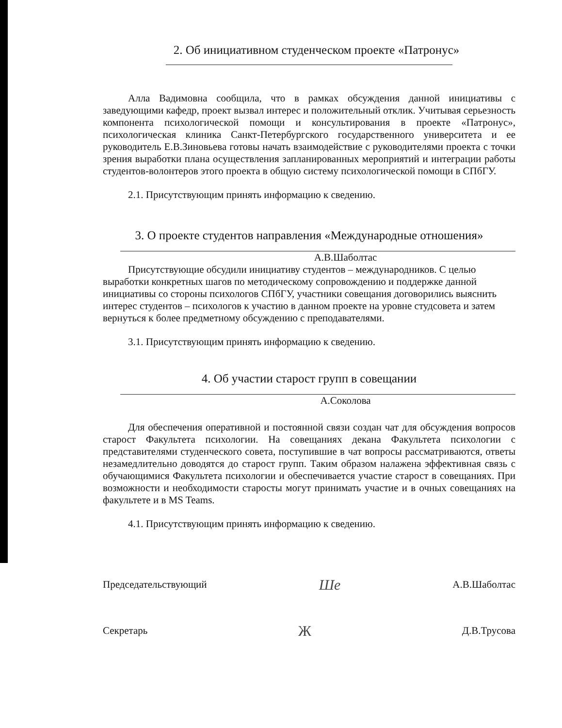2. Об инициативном студенческом проекте «Патронус»
Алла Вадимовна сообщила, что в рамках обсуждения данной инициативы с заведующими кафедр, проект вызвал интерес и положительный отклик. Учитывая серьезность компонента психологической помощи и консультирования в проекте «Патронус», психологическая клиника Санкт-Петербургского государственного университета и ее руководитель Е.В.Зиновьева готовы начать взаимодействие с руководителями проекта с точки зрения выработки плана осуществления запланированных мероприятий и интеграции работы студентов-волонтеров этого проекта в общую систему психологической помощи в СПбГУ.
2.1. Присутствующим принять информацию к сведению.
3. О проекте студентов направления «Международные отношения»
А.В.Шаболтас
Присутствующие обсудили инициативу студентов – международников. С целью выработки конкретных шагов по методическому сопровождению и поддержке данной инициативы со стороны психологов СПбГУ, участники совещания договорились выяснить интерес студентов – психологов к участию в данном проекте на уровне студсовета и затем вернуться к более предметному обсуждению с преподавателями.
3.1. Присутствующим принять информацию к сведению.
4. Об участии старост групп в совещании
А.Соколова
Для обеспечения оперативной и постоянной связи создан чат для обсуждения вопросов старост Факультета психологии. На совещаниях декана Факультета психологии с представителями студенческого совета, поступившие в чат вопросы рассматриваются, ответы незамедлительно доводятся до старост групп. Таким образом налажена эффективная связь с обучающимися Факультета психологии и обеспечивается участие старост в совещаниях. При возможности и необходимости старосты могут принимать участие и в очных совещаниях на факультете и в MS Teams.
4.1. Присутствующим принять информацию к сведению.
Председательствующий Шe А.В.Шаболтас
Секретарь Ж Д.В.Трусова